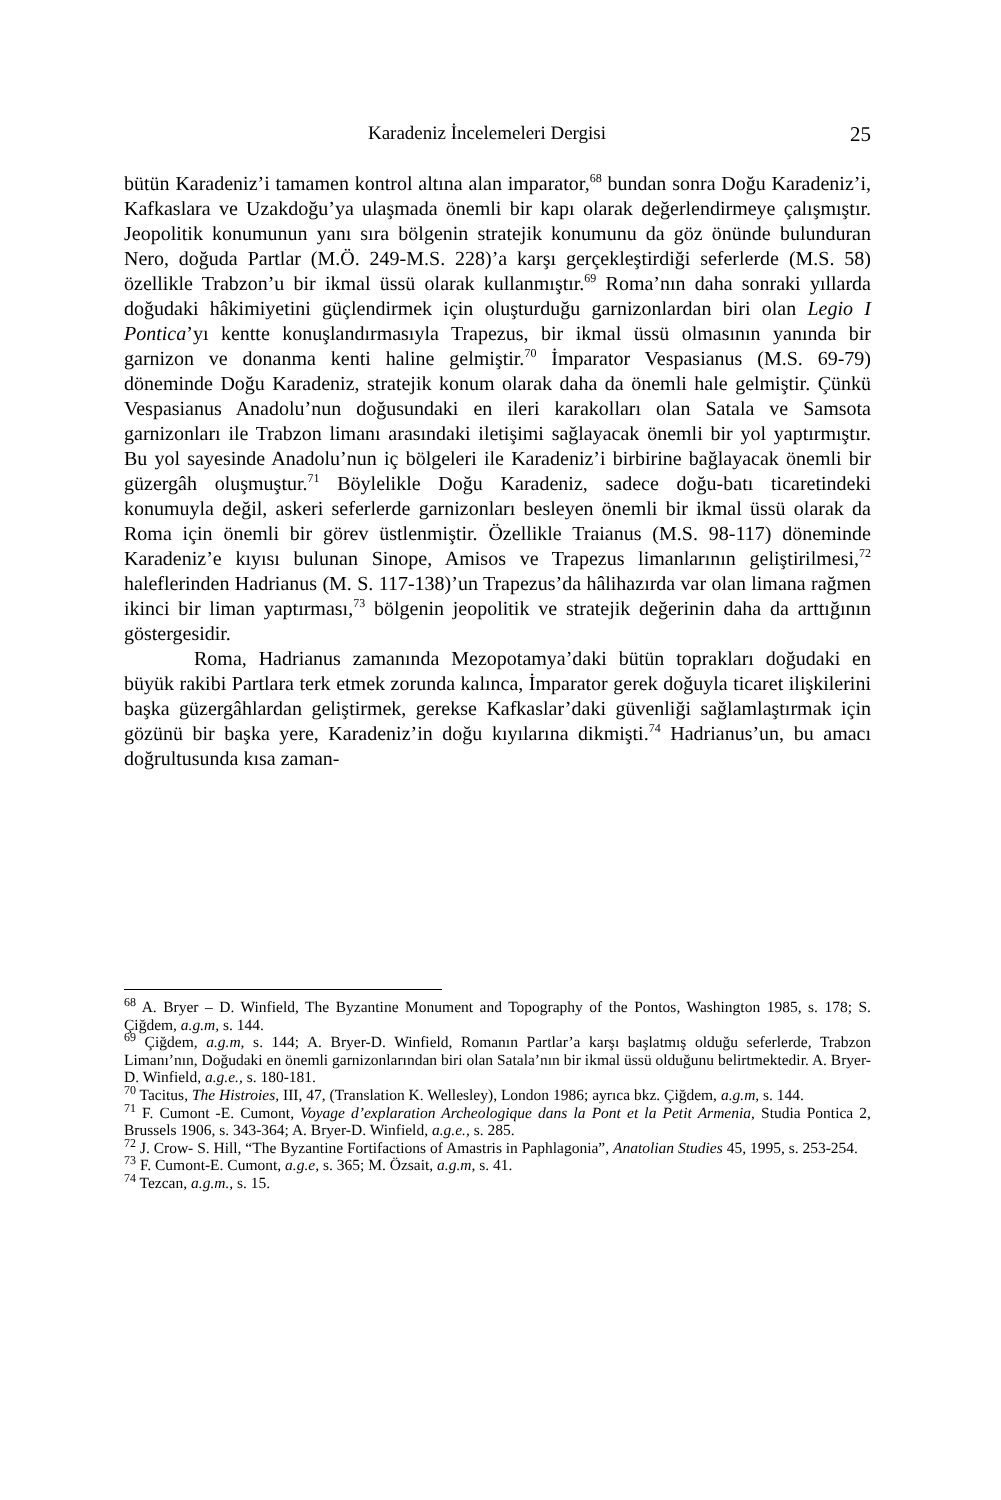Karadeniz İncelemeleri Dergisi 25
bütün Karadeniz’i tamamen kontrol altına alan imparator,<sup>68</sup> bundan sonra Doğu Karadeniz’i, Kafkaslara ve Uzakdoğu’ya ulaşmada önemli bir kapı olarak değerlendirmeye çalışmıştır. Jeopolitik konumunun yanı sıra bölgenin stratejik konumunu da göz önünde bulunduran Nero, doğuda Partlar (M.Ö. 249-M.S. 228)’a karşı gerçekleştirdiği seferlerde (M.S. 58) özellikle Trabzon’u bir ikmal üssü olarak kullanmıştır.<sup>69</sup> Roma’nın daha sonraki yıllarda doğudaki hâkimiyetini güçlendirmek için oluşturduğu garnizonlardan biri olan Legio I Pontica’yı kentte konuşlandırmasıyla Trapezus, bir ikmal üssü olmasının yanında bir garnizon ve donanma kenti haline gelmiştir.<sup>70</sup> İmparator Vespasianus (M.S. 69-79) döneminde Doğu Karadeniz, stratejik konum olarak daha da önemli hale gelmiştir. Çünkü Vespasianus Anadolu’nun doğusundaki en ileri karakolları olan Satala ve Samsota garnizonları ile Trabzon limanı arasındaki iletişimi sağlayacak önemli bir yol yaptırmıştır. Bu yol sayesinde Anadolu’nun iç bölgeleri ile Karadeniz’i birbirine bağlayacak önemli bir güzergâh oluşmuştur.<sup>71</sup> Böylelikle Doğu Karadeniz, sadece doğu-batı ticaretindeki konumuyla değil, askeri seferlerde garnizonları besleyen önemli bir ikmal üssü olarak da Roma için önemli bir görev üstlenmiştir. Özellikle Traianus (M.S. 98-117) döneminde Karadeniz’e kıyısı bulunan Sinope, Amisos ve Trapezus limanlarının geliştirilmesi,<sup>72</sup> haleflerinden Hadrianus (M. S. 117-138)’un Trapezus’da hâlihazırda var olan limana rağmen ikinci bir liman yaptırması,<sup>73</sup> bölgenin jeopolitik ve stratejik değerinin daha da arttığının göstergesidir.
Roma, Hadrianus zamanında Mezopotamya’daki bütün toprakları doğudaki en büyük rakibi Partlara terk etmek zorunda kalınca, İmparator gerek doğuyla ticaret ilişkilerini başka güzergâhlardan geliştirmek, gerekse Kafkaslar’daki güvenliği sağlamlaştırmak için gözünü bir başka yere, Karadeniz’in doğu kıyılarına dikmişti.<sup>74</sup> Hadrianus’un, bu amacı doğrultusunda kısa zaman-
<sup>68</sup> A. Bryer – D. Winfield, The Byzantine Monument and Topography of the Pontos, Washington 1985, s. 178; S. Çiğdem, a.g.m, s. 144.
<sup>69</sup> Çiğdem, a.g.m, s. 144; A. Bryer-D. Winfield, Romanın Partlar’a karşı başlatmış olduğu seferlerde, Trabzon Limanı’nın, Doğudaki en önemli garnizonlarından biri olan Satala’nın bir ikmal üssü olduğunu belirtmektedir. A. Bryer-D. Winfield, a.g.e., s. 180-181.
<sup>70</sup> Tacitus, The Histroies, III, 47, (Translation K. Wellesley), London 1986; ayrıca bkz. Çiğdem, a.g.m, s. 144.
<sup>71</sup> F. Cumont -E. Cumont, Voyage d’explaration Archeologique dans la Pont et la Petit Armenia, Studia Pontica 2, Brussels 1906, s. 343-364; A. Bryer-D. Winfield, a.g.e., s. 285.
<sup>72</sup> J. Crow- S. Hill, “The Byzantine Fortifactions of Amastris in Paphlagonia”, Anatolian Studies 45, 1995, s. 253-254.
<sup>73</sup> F. Cumont-E. Cumont, a.g.e, s. 365; M. Özsait, a.g.m, s. 41.
<sup>74</sup> Tezcan, a.g.m., s. 15.